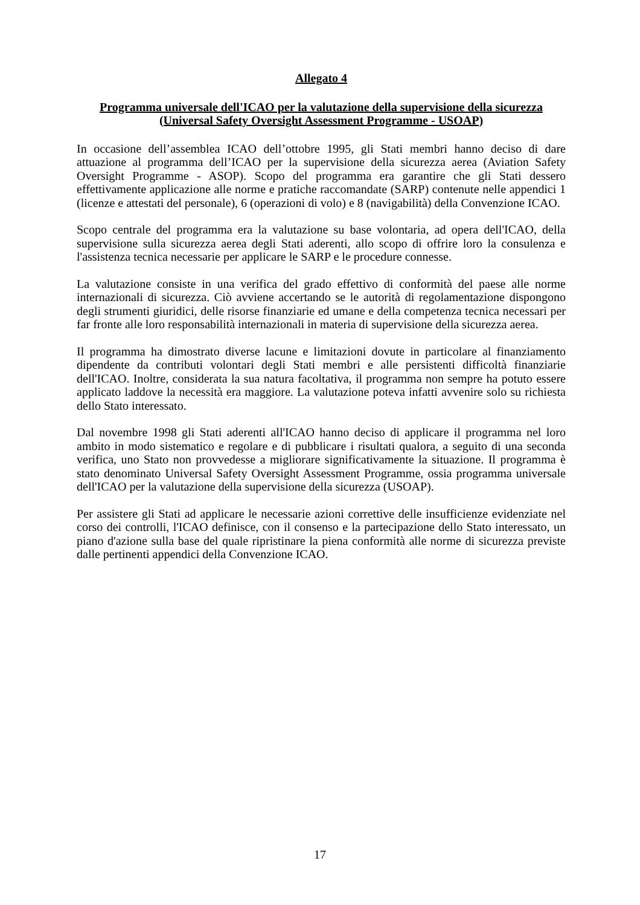Allegato 4
Programma universale dell'ICAO per la valutazione della supervisione della sicurezza
(Universal Safety Oversight Assessment Programme - USOAP)
In occasione dell’assemblea ICAO dell’ottobre 1995, gli Stati membri hanno deciso di dare attuazione al programma dell’ICAO per la supervisione della sicurezza aerea (Aviation Safety Oversight Programme - ASOP). Scopo del programma era garantire che gli Stati dessero effettivamente applicazione alle norme e pratiche raccomandate (SARP) contenute nelle appendici 1 (licenze e attestati del personale), 6 (operazioni di volo) e 8 (navigabilità) della Convenzione ICAO.
Scopo centrale del programma era la valutazione su base volontaria, ad opera dell'ICAO, della supervisione sulla sicurezza aerea degli Stati aderenti, allo scopo di offrire loro la consulenza e l'assistenza tecnica necessarie per applicare le SARP e le procedure connesse.
La valutazione consiste in una verifica del grado effettivo di conformità del paese alle norme internazionali di sicurezza. Ciò avviene accertando se le autorità di regolamentazione dispongono degli strumenti giuridici, delle risorse finanziarie ed umane e della competenza tecnica necessari per far fronte alle loro responsabilità internazionali in materia di supervisione della sicurezza aerea.
Il programma ha dimostrato diverse lacune e limitazioni dovute in particolare al finanziamento dipendente da contributi volontari degli Stati membri e alle persistenti difficoltà finanziarie dell'ICAO. Inoltre, considerata la sua natura facoltativa, il programma non sempre ha potuto essere applicato laddove la necessità era maggiore. La valutazione poteva infatti avvenire solo su richiesta dello Stato interessato.
Dal novembre 1998 gli Stati aderenti all'ICAO hanno deciso di applicare il programma nel loro ambito in modo sistematico e regolare e di pubblicare i risultati qualora, a seguito di una seconda verifica, uno Stato non provvedesse a migliorare significativamente la situazione. Il programma è stato denominato Universal Safety Oversight Assessment Programme, ossia programma universale dell'ICAO per la valutazione della supervisione della sicurezza (USOAP).
Per assistere gli Stati ad applicare le necessarie azioni correttive delle insufficienze evidenziate nel corso dei controlli, l'ICAO definisce, con il consenso e la partecipazione dello Stato interessato, un piano d'azione sulla base del quale ripristinare la piena conformità alle norme di sicurezza previste dalle pertinenti appendici della Convenzione ICAO.
17